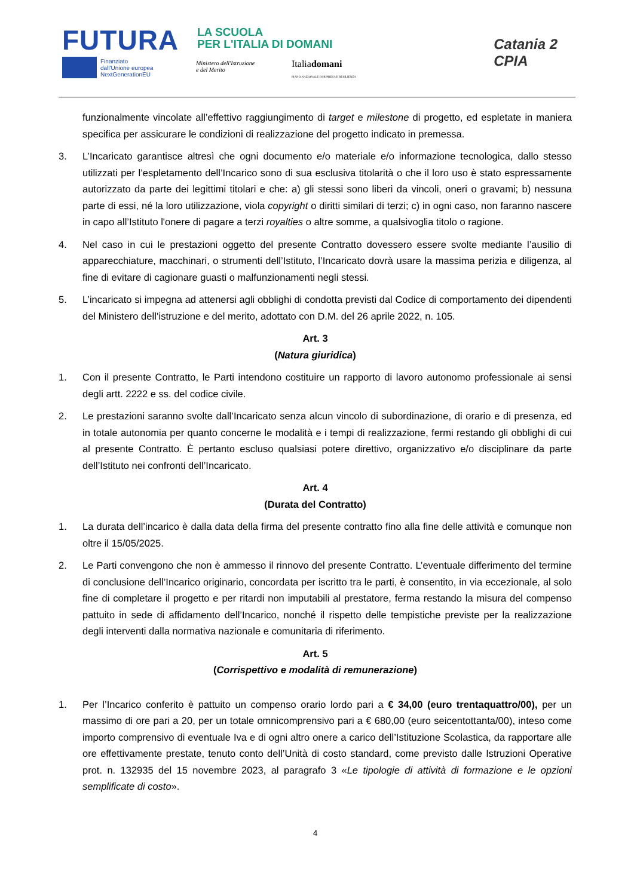FUTURA
LA SCUOLA
PER L'ITALIA DI DOMANI
Finanziato
dall'Unione europea
NextGenerationEU
Ministero dell'Istruzione
e del Merito
Italiadomani
PIANO NAZIONALE DI RIPRESA E RESILIENZA
Catania 2
CPIA
funzionalmente vincolate all’effettivo raggiungimento di target e milestone di progetto, ed espletate in maniera specifica per assicurare le condizioni di realizzazione del progetto indicato in premessa.
3. L’Incaricato garantisce altresì che ogni documento e/o materiale e/o informazione tecnologica, dallo stesso utilizzati per l’espletamento dell’Incarico sono di sua esclusiva titolarità o che il loro uso è stato espressamente autorizzato da parte dei legittimi titolari e che: a) gli stessi sono liberi da vincoli, oneri o gravami; b) nessuna parte di essi, né la loro utilizzazione, viola copyright o diritti similari di terzi; c) in ogni caso, non faranno nascere in capo all’Istituto l'onere di pagare a terzi royalties o altre somme, a qualsivoglia titolo o ragione.
4. Nel caso in cui le prestazioni oggetto del presente Contratto dovessero essere svolte mediante l’ausilio di apparecchiature, macchinari, o strumenti dell’Istituto, l’Incaricato dovrà usare la massima perizia e diligenza, al fine di evitare di cagionare guasti o malfunzionamenti negli stessi.
5. L’incaricato si impegna ad attenersi agli obblighi di condotta previsti dal Codice di comportamento dei dipendenti del Ministero dell’istruzione e del merito, adottato con D.M. del 26 aprile 2022, n. 105.
Art. 3
(Natura giuridica)
1. Con il presente Contratto, le Parti intendono costituire un rapporto di lavoro autonomo professionale ai sensi degli artt. 2222 e ss. del codice civile.
2. Le prestazioni saranno svolte dall’Incaricato senza alcun vincolo di subordinazione, di orario e di presenza, ed in totale autonomia per quanto concerne le modalità e i tempi di realizzazione, fermi restando gli obblighi di cui al presente Contratto. È pertanto escluso qualsiasi potere direttivo, organizzativo e/o disciplinare da parte dell’Istituto nei confronti dell’Incaricato.
Art. 4
(Durata del Contratto)
1. La durata dell’incarico è dalla data della firma del presente contratto fino alla fine delle attività e comunque non oltre il 15/05/2025.
2. Le Parti convengono che non è ammesso il rinnovo del presente Contratto. L’eventuale differimento del termine di conclusione dell’Incarico originario, concordata per iscritto tra le parti, è consentito, in via eccezionale, al solo fine di completare il progetto e per ritardi non imputabili al prestatore, ferma restando la misura del compenso pattuito in sede di affidamento dell’Incarico, nonché il rispetto delle tempistiche previste per la realizzazione degli interventi dalla normativa nazionale e comunitaria di riferimento.
Art. 5
(Corrispettivo e modalità di remunerazione)
1. Per l’Incarico conferito è pattuito un compenso orario lordo pari a € 34,00 (euro trentaquattro/00), per un massimo di ore pari a 20, per un totale omnicomprensivo pari a € 680,00 (euro seicentottanta/00), inteso come importo comprensivo di eventuale Iva e di ogni altro onere a carico dell’Istituzione Scolastica, da rapportare alle ore effettivamente prestate, tenuto conto dell’Unità di costo standard, come previsto dalle Istruzioni Operative prot. n. 132935 del 15 novembre 2023, al paragrafo 3 «Le tipologie di attività di formazione e le opzioni semplificate di costo».
4